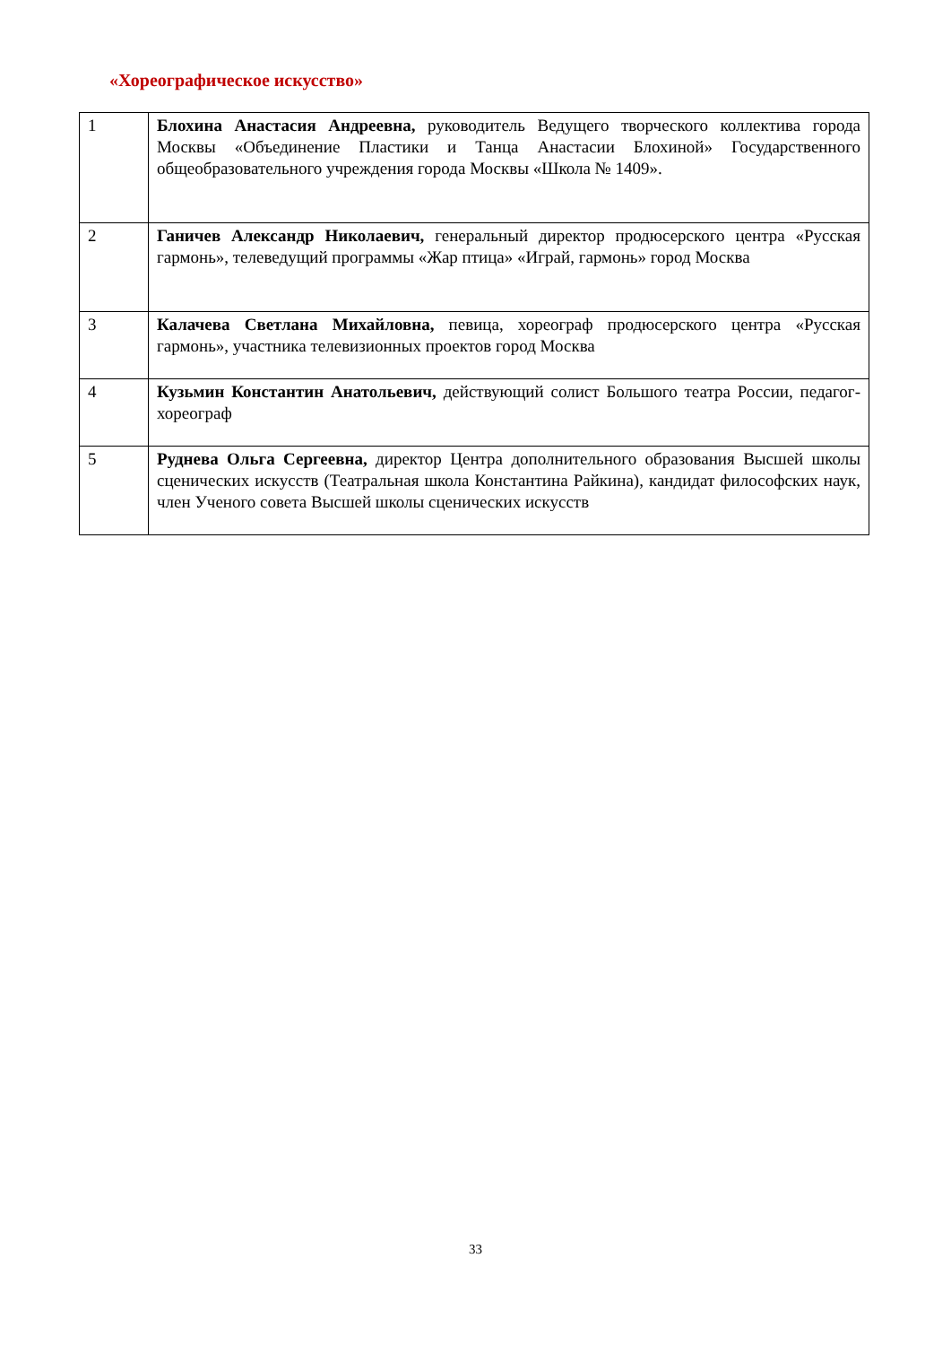«Хореографическое искусство»
| 1 | Блохина Анастасия Андреевна, руководитель Ведущего творческого коллектива города Москвы «Объединение Пластики и Танца Анастасии Блохиной» Государственного общеобразовательного учреждения города Москвы «Школа № 1409». |
| 2 | Ганичев Александр Николаевич, генеральный директор продюсерского центра «Русская гармонь», телеведущий программы «Жар птица» «Играй, гармонь» город Москва |
| 3 | Калачева Светлана Михайловна, певица, хореограф продюсерского центра «Русская гармонь», участника телевизионных проектов город Москва |
| 4 | Кузьмин Константин Анатольевич, действующий солист Большого театра России, педагог-хореограф |
| 5 | Руднева Ольга Сергеевна, директор Центра дополнительного образования Высшей школы сценических искусств (Театральная школа Константина Райкина), кандидат философских наук, член Ученого совета Высшей школы сценических искусств |
33